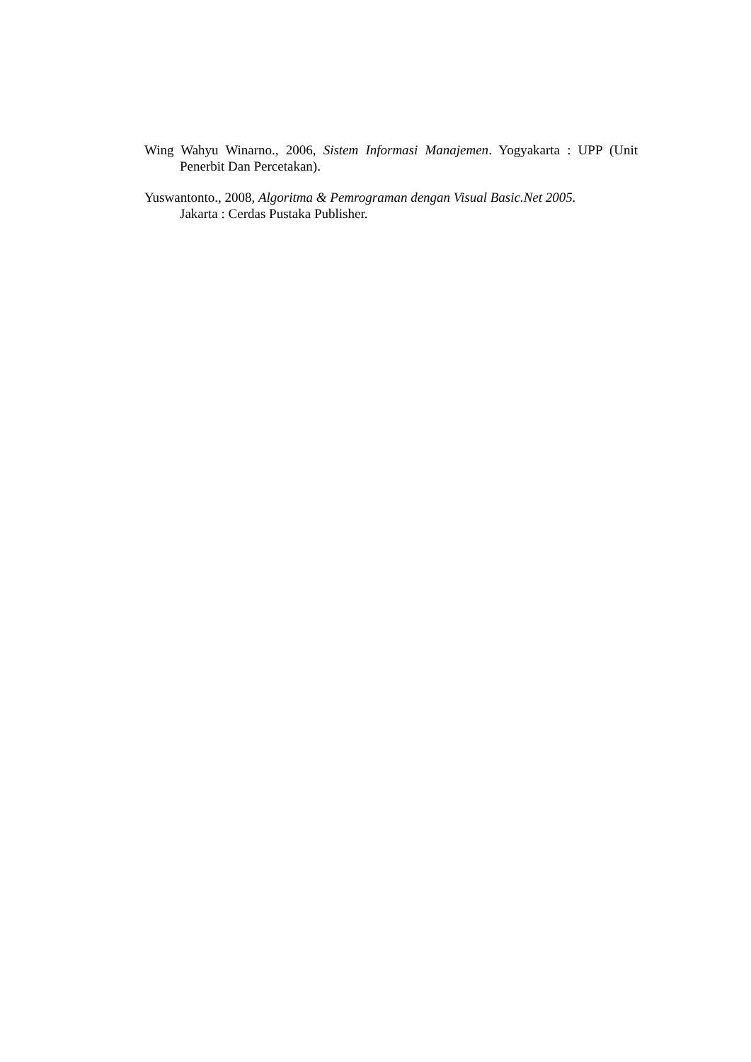Wing Wahyu Winarno., 2006, Sistem Informasi Manajemen. Yogyakarta : UPP (Unit Penerbit Dan Percetakan).
Yuswantonto., 2008, Algoritma & Pemrograman dengan Visual Basic.Net 2005.
Jakarta : Cerdas Pustaka Publisher.